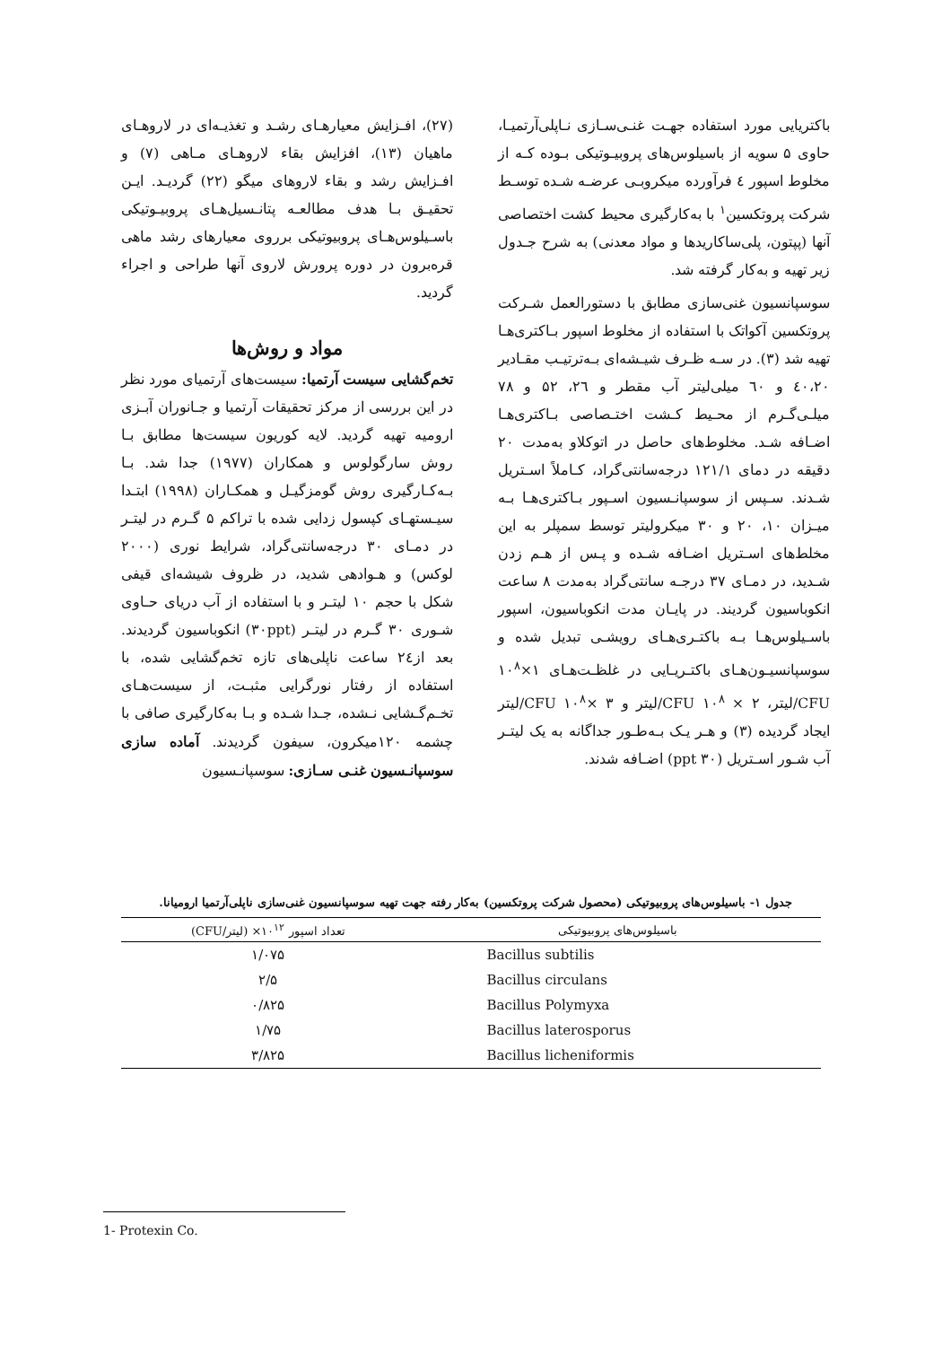(۲۷)، افـزایش معیارهـای رشـد و تغذیـه‌ای در لاروهـای ماهیان (۱۳)، افزایش بقاء لاروهـای مـاهی (۷) و افـزایش رشد و بقاء لاروهای میگو (۲۲) گردیـد. ایـن تحقیـق بـا هدف مطالعـه پتانـسیل‌هـای پروبیـوتیکی باسـیلوس‌هـای پروبیوتیکی برروی معیارهای رشد ماهی قره‌برون در دوره پرورش لاروی آنها طراحی و اجراء گردید.
مواد و روش‌ها
تخم‌گشایی سیست آرتمیا: سیست‌های آرتمیای مورد نظر در این بررسی از مرکز تحقیقات آرتمیا و جـانوران آبـزی ارومیه تهیه گردید. لایه کوریون سیست‌ها مطابق بـا روش سارگولوس و همکاران (۱۹۷۷) جدا شد. بـا بـه‌کـارگیری روش گومزگیـل و همکـاران (۱۹۹۸) ابتـدا سیـستهـای کپسول زدایی شده با تراکم ۵ گـرم در لیتـر در دمـای ۳۰ درجه‌سانتی‌گراد، شرایط نوری (۲۰۰۰ لوکس) و هـوادهی شدید، در ظروف شیشه‌ای قیفی شکل با حجم ۱۰ لیتـر و با استفاده از آب دریای حـاوی شـوری ۳۰ گـرم در لیتـر (۳۰ppt) انکوباسیون گردیدند. بعد از۲٤ ساعت ناپلی‌های تازه تخم‌گشایی شده، با استفاده از رفتار نورگرایی مثبـت، از سیست‌هـای تخـم‌گـشایی نـشده، جـدا شـده و بـا به‌کارگیری صافی با چشمه ۱۲۰میکرون، سیفون گردیدند. آماده سازی سوسپانـسیون غنـی سـازی: سوسپانـسیون
باکتریایی مورد استفاده جهـت غنـی‌سـازی نـاپلی‌آرتمیـا، حاوی ۵ سویه از باسیلوس‌های پروبیـوتیکی بـوده کـه از مخلوط اسپور ٤ فرآورده میکروبـی عرضـه شـده توسـط شرکت پروتکسین<sup>۱</sup> با به‌کارگیری محیط کشت اختصاصی آنها (پپتون، پلی‌ساکاریدها و مواد معدنی) به شرح جـدول زیر تهیه و به‌کار گرفته شد.
سوسپانسیون غنی‌سازی مطابق با دستورالعمل شـرکت پروتکسین آکواتک با استفاده از مخلوط اسپور بـاکتری‌هـا تهیه شد (۳). در سـه ظـرف شیـشه‌ای بـه‌ترتیـب مقـادیر ٤۰،۲۰ و ٦۰ میلی‌لیتر آب مقطر و ۲٦، ۵۲ و ۷۸ میلـی‌گـرم از محـیط کـشت اختـصاصی بـاکتری‌هـا اضـافه شـد. مخلوط‌های حاصل در اتوکلاو به‌مدت ۲۰ دقیقه در دمای ۱۲۱/۱ درجه‌سانتی‌گراد، کـاملاً اسـتریل شـدند. سـپس از سوسپانـسیون اسـپور بـاکتری‌هـا بـه میـزان ۱۰، ۲۰ و ۳۰ میکرولیتر توسط سمپلر به این مخلط‌های اسـتریل اضـافه شـده و پـس از هـم زدن شـدید، در دمـای ۳۷ درجـه سانتی‌گراد به‌مدت ۸ ساعت انکوباسیون گردیند. در پایـان مدت انکوباسیون، اسپور باسـیلوس‌هـا بـه باکتـری‌هـای رویشـی تبدیل شده و سوسپانسیـون‌هـای باکتـریـایی در غلظـت‌هـای ۱×۱۰<sup>۸</sup> CFU/لیتر، ۲ × ۱۰<sup>۸</sup> CFU/لیتر و ۳ ×۱۰<sup>۸</sup> CFU/لیتر ایجاد گردیده (۳) و هـر یـک بـه‌طـور جداگانه به یک لیتـر آب شـور اسـتریل (۳۰ ppt) اضـافه شدند.
جدول ۱- باسیلوس‌های پروبیوتیکی (محصول شرکت پروتکسین) به‌کار رفته جهت تهیه سوسپانسیون غنی‌سازی ناپلی‌آرتمیا ارومیانا.
| باسیلوس‌های پروبیوتیکی | تعداد اسپور ۱۰<sup>۱۲</sup>× (لیتر/CFU) |
| --- | --- |
| Bacillus subtilis | ۱/۰۷۵ |
| Bacillus circulans | ۲/۵ |
| Bacillus Polymyxa | ۰/۸۲۵ |
| Bacillus laterosporus | ۱/۷۵ |
| Bacillus licheniformis | ۳/۸۲۵ |
1- Protexin Co.